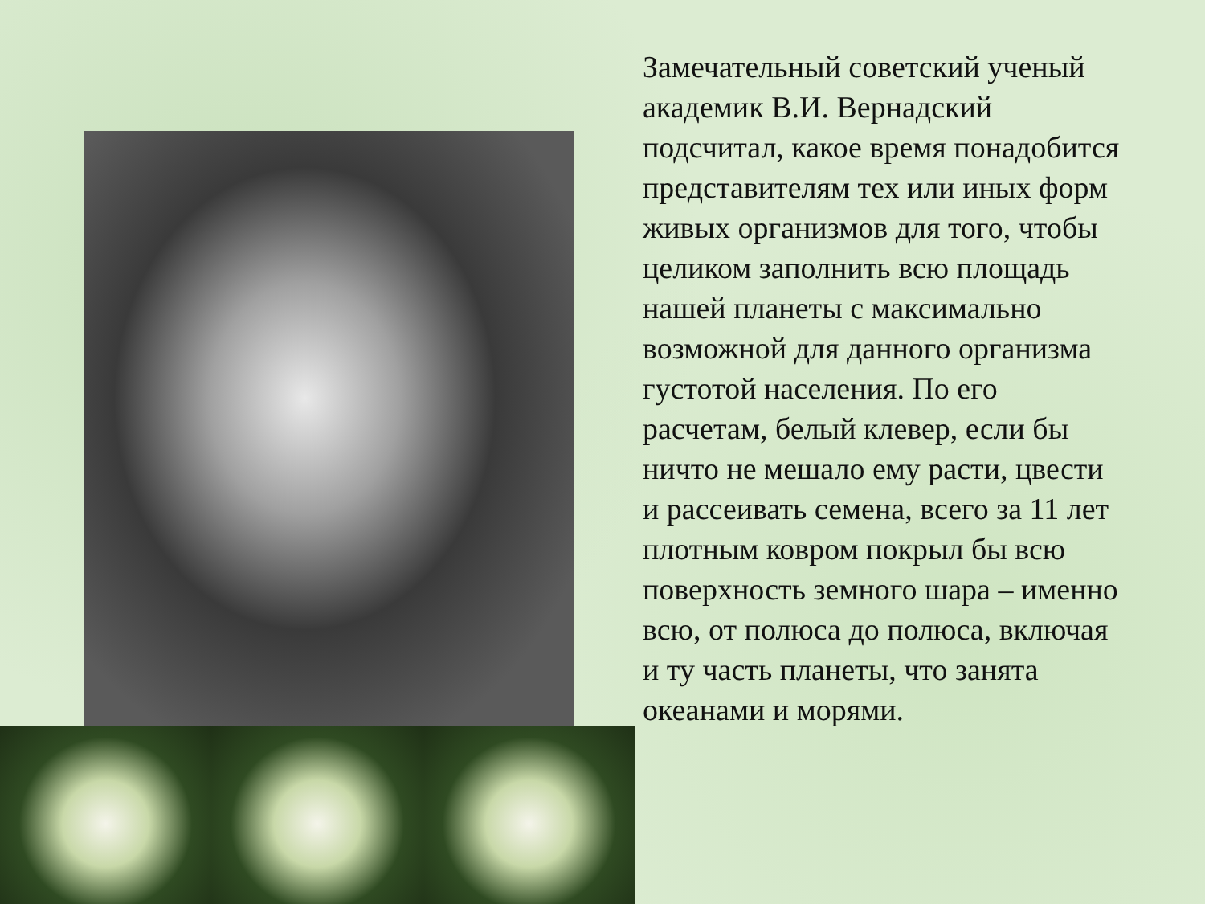Замечательный советский ученый академик В.И. Вернадский подсчитал, какое время понадобится представителям тех или иных форм живых организмов для того, чтобы целиком заполнить всю площадь нашей планеты с максимально возможной для данного организма густотой населения. По его расчетам, белый клевер, если бы ничто не мешало ему расти, цвести и рассеивать семена, всего за 11 лет плотным ковром покрыл бы всю поверхность земного шара – именно всю, от полюса до полюса, включая и ту часть планеты, что занята океанами и морями.